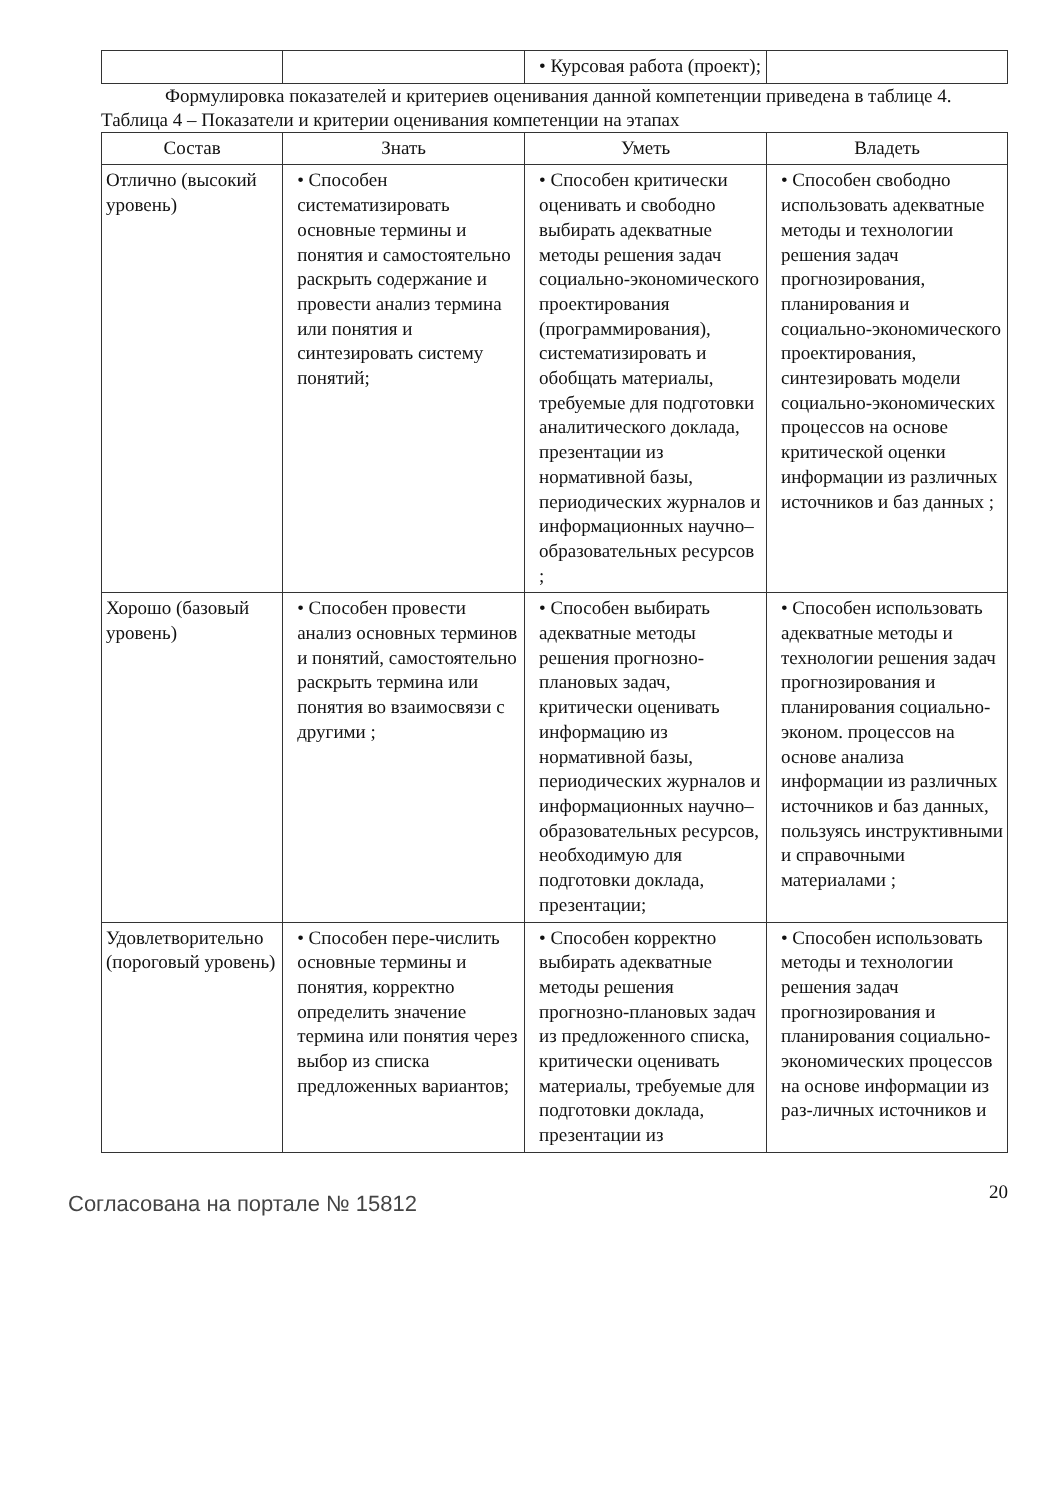| | | • Курсовая работа (проект); | |
Формулировка показателей и критериев оценивания данной компетенции приведена в таблице 4.
Таблица 4 – Показатели и критерии оценивания компетенции на этапах
| Состав | Знать | Уметь | Владеть |
| --- | --- | --- | --- |
| Отлично (высокий уровень) | • Способен систематизировать основные термины и понятия и самостоятельно раскрыть содержание и провести анализ термина или понятия и синтезировать систему понятий; | • Способен критически оценивать и свободно выбирать адекватные методы решения задач социально-экономического проектирования (программирования), систематизировать и обобщать материалы, требуемые для подготовки аналитического доклада, презентации из нормативной базы, периодических журналов и информационных научно–образовательных ресурсов ; | • Способен свободно использовать адекватные методы и технологии решения задач прогнозирования, планирования и социально-экономического проектирования, синтезировать модели социально-экономических процессов на основе критической оценки информации из различных источников и баз данных ; |
| Хорошо (базовый уровень) | • Способен провести анализ основных терминов и понятий, самостоятельно раскрыть термина или понятия во взаимосвязи с другими ; | • Способен выбирать адекватные методы решения прогнозно-плановых задач, критически оценивать информацию из нормативной базы, периодических журналов и информационных научно–образовательных ресурсов, необходимую для подготовки доклада, презентации; | • Способен использовать адекватные методы и технологии решения задач прогнозирования и планирования социально-эконом. процессов на основе анализа информации из различных источников и баз данных, пользуясь инструктивными и справочными материалами ; |
| Удовлетворительно (пороговый уровень) | • Способен пере-числить основные термины и понятия, корректно определить значение термина или понятия через выбор из списка предложенных вариантов; | • Способен корректно выбирать адекватные методы решения прогнозно-плановых задач из предложенного списка, критически оценивать материалы, требуемые для подготовки доклада, презентации из | • Способен использовать методы и технологии решения задач прогнозирования и планирования социально-экономических процессов на основе информации из раз-личных источников и |
Согласована на портале № 15812
20